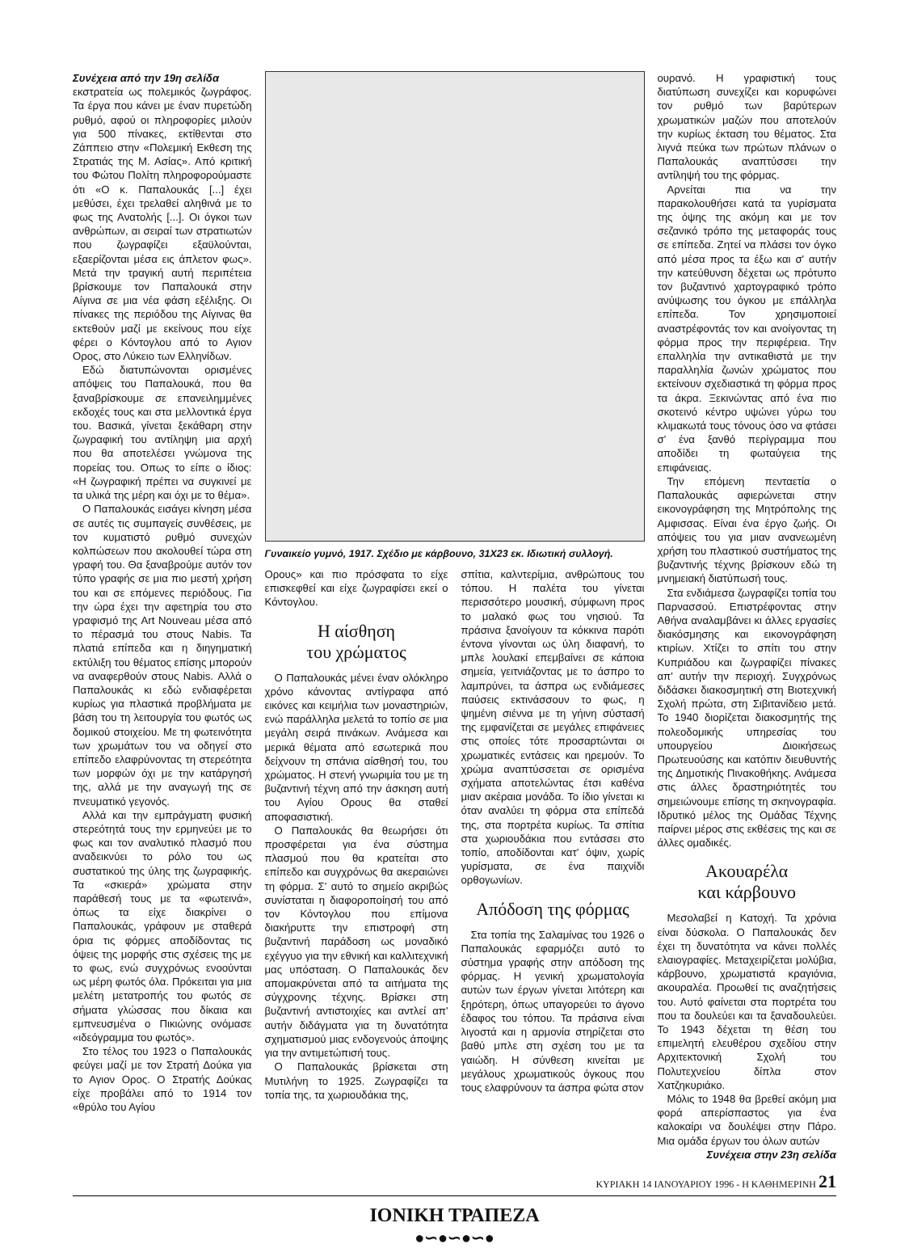Συνέχεια από την 19η σελίδα
εκστρατεία ως πολεμικός ζωγράφος. Τα έργα που κάνει με έναν πυρετώδη ρυθμό, αφού οι πληροφορίες μιλούν για 500 πίνακες, εκτίθενται στο Ζάππειο στην «Πολεμική Εκθεση της Στρατιάς της Μ. Ασίας». Από κριτική του Φώτου Πολίτη πληροφορούμαστε ότι «Ο κ. Παπαλουκάς [...] έχει μεθύσει, έχει τρελαθεί αληθινά με το φως της Ανατολής [...]. Οι όγκοι των ανθρώπων, αι σειραί των στρατιωτών που ζωγραφίζει εξαϋλούνται, εξαερίζονται μέσα εις άπλετον φως». Μετά την τραγική αυτή περιπέτεια βρίσκουμε τον Παπαλουκά στην Αίγινα σε μια νέα φάση εξέλιξης. Οι πίνακες της περιόδου της Αίγινας θα εκτεθούν μαζί με εκείνους που είχε φέρει ο Κόντογλου από το Αγιον Ορος, στο Λύκειο των Ελληνίδων.
Εδώ διατυπώνονται ορισμένες απόψεις του Παπαλουκά, που θα ξαναβρίσκουμε σε επανειλημμένες εκδοχές τους και στα μελλοντικά έργα του. Βασικά, γίνεται ξεκάθαρη στην ζωγραφική του αντίληψη μια αρχή που θα αποτελέσει γνώμονα της πορείας του. Οπως το είπε ο ίδιος: «Η ζωγραφική πρέπει να συγκινεί με τα υλικά της μέρη και όχι με το θέμα».
Ο Παπαλουκάς εισάγει κίνηση μέσα σε αυτές τις συμπαγείς συνθέσεις, με τον κυματιστό ρυθμό συνεχών κολπώσεων που ακολουθεί τώρα στη γραφή του. Θα ξαναβρούμε αυτόν τον τύπο γραφής σε μια πιο μεστή χρήση του και σε επόμενες περιόδους. Για την ώρα έχει την αφετηρία του στο γραφισμό της Art Nouveau μέσα από το πέρασμά του στους Nabis. Τα πλατιά επίπεδα και η διηγηματική εκτύλιξη του θέματος επίσης μπορούν να αναφερθούν στους Nabis. Αλλά ο Παπαλουκάς κι εδώ ενδιαφέρεται κυρίως για πλαστικά προβλήματα με βάση του τη λειτουργία του φωτός ως δομικού στοιχείου. Με τη φωτεινότητα των χρωμάτων του να οδηγεί στο επίπεδο ελαφρύνοντας τη στερεότητα των μορφών όχι με την κατάργησή της, αλλά με την αναγωγή της σε πνευματικό γεγονός.
Αλλά και την εμπράγματη φυσική στερεότητά τους την ερμηνεύει με το φως και τον αναλυτικό πλασμό που αναδεικνύει το ρόλο του ως συστατικού της ύλης της ζωγραφικής. Τα «σκιερά» χρώματα στην παράθεσή τους με τα «φωτεινά», όπως τα είχε διακρίνει ο Παπαλουκάς, γράφουν με σταθερά όρια τις φόρμες αποδίδοντας τις όψεις της μορφής στις σχέσεις της με το φως, ενώ συγχρόνως ενοούνται ως μέρη φωτός όλα. Πρόκειται για μια μελέτη μετατροπής του φωτός σε σήματα γλώσσας που δίκαια και εμπνευσμένα ο Πικιώνης ονόμασε «ιδεόγραμμα του φωτός».
Στο τέλος του 1923 ο Παπαλουκάς φεύγει μαζί με τον Στρατή Δούκα για το Αγιον Ορος. Ο Στρατής Δούκας είχε προβάλει από το 1914 τον «θρύλο του Αγίου
Γυναικείο γυμνό, 1917. Σχέδιο με κάρβουνο, 31Χ23 εκ. Ιδιωτική συλλογή.
Ορους» και πιο πρόσφατα το είχε επισκεφθεί και είχε ζωγραφίσει εκεί ο Κόντογλου.
Η αίσθηση
του χρώματος
Ο Παπαλουκάς μένει έναν ολόκληρο χρόνο κάνοντας αντίγραφα από εικόνες και κειμήλια των μοναστηριών, ενώ παράλληλα μελετά το τοπίο σε μια μεγάλη σειρά πινάκων. Ανάμεσα και μερικά θέματα από εσωτερικά που δείχνουν τη σπάνια αίσθησή του, του χρώματος. Η στενή γνωριμία του με τη βυζαντινή τέχνη από την άσκηση αυτή του Αγίου Ορους θα σταθεί αποφασιστική.
Ο Παπαλουκάς θα θεωρήσει ότι προσφέρεται για ένα σύστημα πλασμού που θα κρατείται στο επίπεδο και συγχρόνως θα ακεραιώνει τη φόρμα. Σ' αυτό το σημείο ακριβώς συνίσταται η διαφοροποίησή του από τον Κόντογλου που επίμονα διακήρυττε την επιστροφή στη βυζαντινή παράδοση ως μοναδικό εχέγγυο για την εθνική και καλλιτεχνική μας υπόσταση. Ο Παπαλουκάς δεν απομακρύνεται από τα αιτήματα της σύγχρονης τέχνης. Βρίσκει στη βυζαντινή αντιστοιχίες και αντλεί απ' αυτήν διδάγματα για τη δυνατότητα σχηματισμού μιας ενδογενούς άποψης για την αντιμετώπισή τους.
Ο Παπαλουκάς βρίσκεται στη Μυτιλήνη το 1925. Ζωγραφίζει τα τοπία της, τα χωριουδάκια της,
σπίτια, καλντερίμια, ανθρώπους του τόπου. Η παλέτα του γίνεται περισσότερο μουσική, σύμφωνη προς το μαλακό φως του νησιού. Τα πράσινα ξανοίγουν τα κόκκινα παρότι έντονα γίνονται ως ύλη διαφανή, το μπλε λουλακί επεμβαίνει σε κάποια σημεία, γειτνιάζοντας με το άσπρο το λαμπρύνει, τα άσπρα ως ενδιάμεσες παύσεις εκτινάσσουν το φως, η ψημένη σιέννα με τη γήινη σύστασή της εμφανίζεται σε μεγάλες επιφάνειες στις οποίες τότε προσαρτώνται οι χρωματικές εντάσεις και ηρεμούν. Το χρώμα αναπτύσσεται σε ορισμένα σχήματα αποτελώντας έτσι καθένα μιαν ακέραια μονάδα. Το ίδιο γίνεται κι όταν αναλύει τη φόρμα στα επίπεδά της, στα πορτρέτα κυρίως. Τα σπίτια στα χωριουδάκια που εντάσσει στο τοπίο, αποδίδονται κατ' όψιν, χωρίς γυρίσματα, σε ένα παιχνίδι ορθογωνίων.
Απόδοση της φόρμας
Στα τοπία της Σαλαμίνας του 1926 ο Παπαλουκάς εφαρμόζει αυτό το σύστημα γραφής στην απόδοση της φόρμας. Η γενική χρωματολογία αυτών των έργων γίνεται λιτότερη και ξηρότερη, όπως υπαγορεύει το άγονο έδαφος του τόπου. Τα πράσινα είναι λιγοστά και η αρμονία στηρίζεται στο βαθύ μπλε στη σχέση του με τα γαιώδη. Η σύνθεση κινείται με μεγάλους χρωματικούς όγκους που τους ελαφρύνουν τα άσπρα φώτα στον
ουρανό. Η γραφιστική τους διατύπωση συνεχίζει και κορυφώνει τον ρυθμό των βαρύτερων χρωματικών μαζών που αποτελούν την κυρίως έκταση του θέματος. Στα λιγνά πεύκα των πρώτων πλάνων ο Παπαλουκάς αναπτύσσει την αντίληψή του της φόρμας.
Αρνείται πια να την παρακολουθήσει κατά τα γυρίσματα της όψης της ακόμη και με τον σεζανικό τρόπο της μεταφοράς τους σε επίπεδα. Ζητεί να πλάσει τον όγκο από μέσα προς τα έξω και σ' αυτήν την κατεύθυνση δέχεται ως πρότυπο τον βυζαντινό χαρτογραφικό τρόπο ανύψωσης του όγκου με επάλληλα επίπεδα. Τον χρησιμοποιεί αναστρέφοντάς τον και ανοίγοντας τη φόρμα προς την περιφέρεια. Την επαλληλία την αντικαθιστά με την παραλληλία ζωνών χρώματος που εκτείνουν σχεδιαστικά τη φόρμα προς τα άκρα. Ξεκινώντας από ένα πιο σκοτεινό κέντρο υψώνει γύρω του κλιμακωτά τους τόνους όσο να φτάσει σ' ένα ξανθό περίγραμμα που αποδίδει τη φωταύγεια της επιφάνειας.
Την επόμενη πενταετία ο Παπαλουκάς αφιερώνεται στην εικονογράφηση της Μητρόπολης της Αμφισσας. Είναι ένα έργο ζωής. Οι απόψεις του για μιαν ανανεωμένη χρήση του πλαστικού συστήματος της βυζαντινής τέχνης βρίσκουν εδώ τη μνημειακή διατύπωσή τους.
Στα ενδιάμεσα ζωγραφίζει τοπία του Παρνασσού. Επιστρέφοντας στην Αθήνα αναλαμβάνει κι άλλες εργασίες διακόσμησης και εικονογράφηση κτιρίων. Χτίζει το σπίτι του στην Κυπριάδου και ζωγραφίζει πίνακες απ' αυτήν την περιοχή. Συγχρόνως διδάσκει διακοσμητική στη Βιοτεχνική Σχολή πρώτα, στη Σιβιτανίδειο μετά. Το 1940 διορίζεται διακοσμητής της πολεοδομικής υπηρεσίας του υπουργείου Διοικήσεως Πρωτευούσης και κατόπιν διευθυντής της Δημοτικής Πινακοθήκης. Ανάμεσα στις άλλες δραστηριότητές του σημειώνουμε επίσης τη σκηνογραφία. Ιδρυτικό μέλος της Ομάδας Τέχνης παίρνει μέρος στις εκθέσεις της και σε άλλες ομαδικές.
Ακουαρέλα
και κάρβουνο
Μεσολαβεί η Κατοχή. Τα χρόνια είναι δύσκολα. Ο Παπαλουκάς δεν έχει τη δυνατότητα να κάνει πολλές ελαιογραφίες. Μεταχειρίζεται μολύβια, κάρβουνο, χρωματιστά κραγιόνια, ακουραλέα. Προωθεί τις αναζητήσεις του. Αυτό φαίνεται στα πορτρέτα του που τα δουλεύει και τα ξαναδουλεύει. Το 1943 δέχεται τη θέση του επιμελητή ελευθέρου σχεδίου στην Αρχιτεκτονική Σχολή του Πολυτεχνείου δίπλα στον Χατζηκυριάκο.
Μόλις το 1948 θα βρεθεί ακόμη μια φορά απερίσπαστος για ένα καλοκαίρι να δουλέψει στην Πάρο. Μια ομάδα έργων του όλων αυτών
Συνέχεια στην 23η σελίδα
ΚΥΡΙΑΚΗ 14 ΙΑΝΟΥΑΡΙΟΥ 1996 - Η ΚΑΘΗΜΕΡΙΝΗ 21
ΙΟΝΙΚΗ ΤΡΑΠΕΖΑ
●∽●∽●∽●